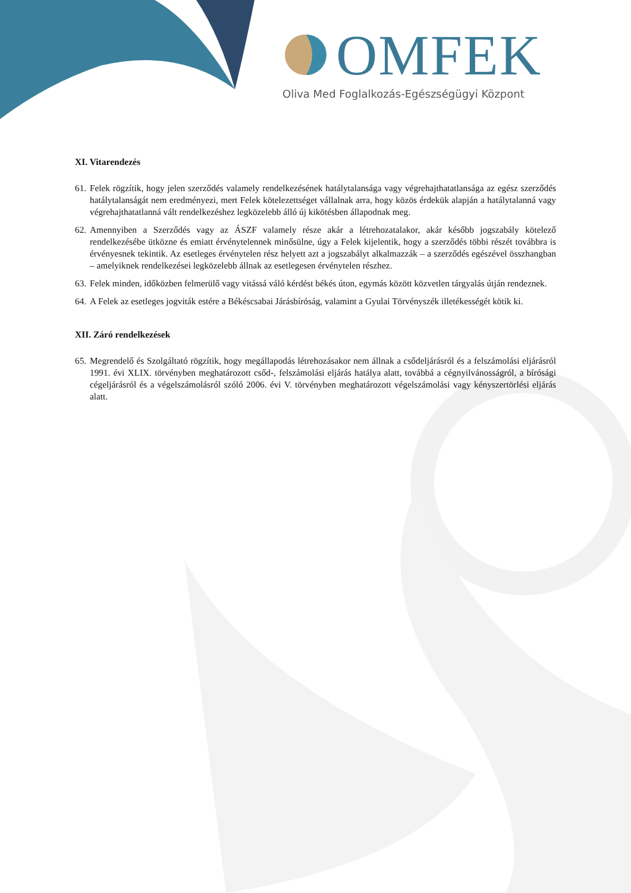OMFEK
Oliva Med Foglalkozás-Egészségügyi Központ
XI. Vitarendezés
61.
Felek rögzítik, hogy jelen szerződés valamely rendelkezésének hatálytalansága vagy végrehajthatatlansága az egész szerződés hatálytalanságát nem eredményezi, mert Felek kötelezettséget vállalnak arra, hogy közös érdekük alapján a hatálytalanná vagy végrehajthatatlanná vált rendelkezéshez legközelebb álló új kikötésben állapodnak meg.
62.
Amennyiben a Szerződés vagy az ÁSZF valamely része akár a létrehozatalakor, akár később jogszabály kötelező rendelkezésébe ütközne és emiatt érvénytelennek minősülne, úgy a Felek kijelentik, hogy a szerződés többi részét továbbra is érvényesnek tekintik. Az esetleges érvénytelen rész helyett azt a jogszabályt alkalmazzák – a szerződés egészével összhangban – amelyiknek rendelkezései legközelebb állnak az esetlegesen érvénytelen részhez.
63.
Felek minden, időközben felmerülő vagy vitássá váló kérdést békés úton, egymás között közvetlen tárgyalás útján rendeznek.
64.
A Felek az esetleges jogviták estére a Békéscsabai Járásbíróság, valamint a Gyulai Törvényszék illetékességét kötik ki.
XII. Záró rendelkezések
65.
Megrendelő és Szolgáltató rögzítik, hogy megállapodás létrehozásakor nem állnak a csődeljárásról és a felszámolási eljárásról 1991. évi XLIX. törvényben meghatározott csőd-, felszámolási eljárás hatálya alatt, továbbá a cégnyilvánosságról, a bírósági cégeljárásról és a végelszámolásról szóló 2006. évi V. törvényben meghatározott végelszámolási vagy kényszertörlési eljárás alatt.